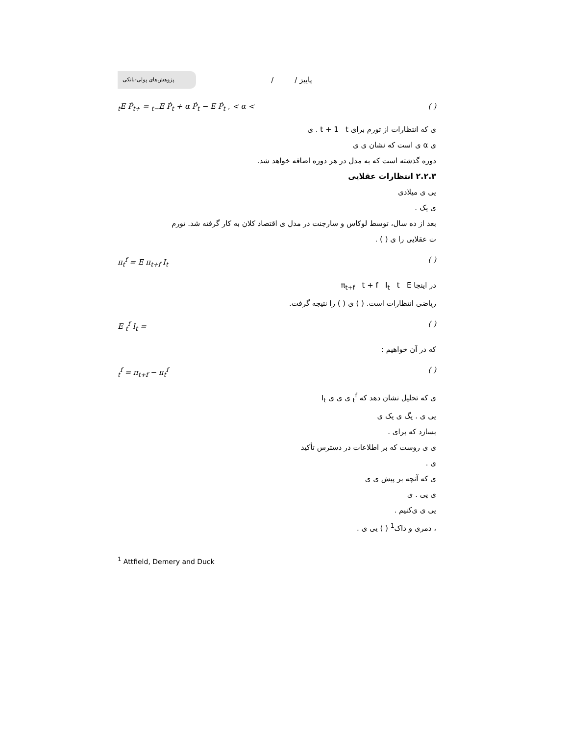پژوهش‌های پولی-بانکی
/ / پاییز
<sub>t</sub>E Ṗ<sub>t+</sub> = <sub>t−</sub>E Ṗ<sub>t</sub> + α Ṗ<sub>t</sub> − E Ṗ<sub>t</sub> , < α < ( )
ی که انتظارات از تورم برای t + 1 t . ی
ی α ی است که نشان ی ی
دوره گذشته است که به مدل در هر دوره اضافه خواهد شد.
۲.۲.۳ انتظارات عقلایی
یی ی میلادی
ی یک .
بعد از ده سال، توسط لوکاس و سارجنت در مدل ی اقتصاد کلان به کار گرفته شد. تورم
ت عقلایی را ی ( ) .
π<sub>t</sub><sup>f</sup> = E π<sub>t+f</sub> I<sub>t</sub> ( )
در اینجا π<sub>t+f</sub> t + f I<sub>t</sub> t E
ریاضی انتظارات است. ( ) ی ( ) را نتیجه گرفت.
E <sub>t</sub><sup>f</sup> I<sub>t</sub> = ( )
که در آن خواهیم :
<sub>t</sub><sup>f</sup> = π<sub>t+f</sub> − π<sub>t</sub><sup>f</sup> ( )
ی که تحلیل نشان دهد که <sub>t</sub><sup>f</sup> ی ی ی I<sub>t</sub>
یی ی . یگ ی یک ی
بسازد که برای .
ی ی روست که بر اطلاعات در دسترس تأکید
ی .
ی که آنچه بر پیش ی ی
ی یی . ی
یی ی ی‌کنیم .
، دمری و داک<sup>1</sup> ( ) یی ی .
<sup>1</sup> Attfield, Demery and Duck